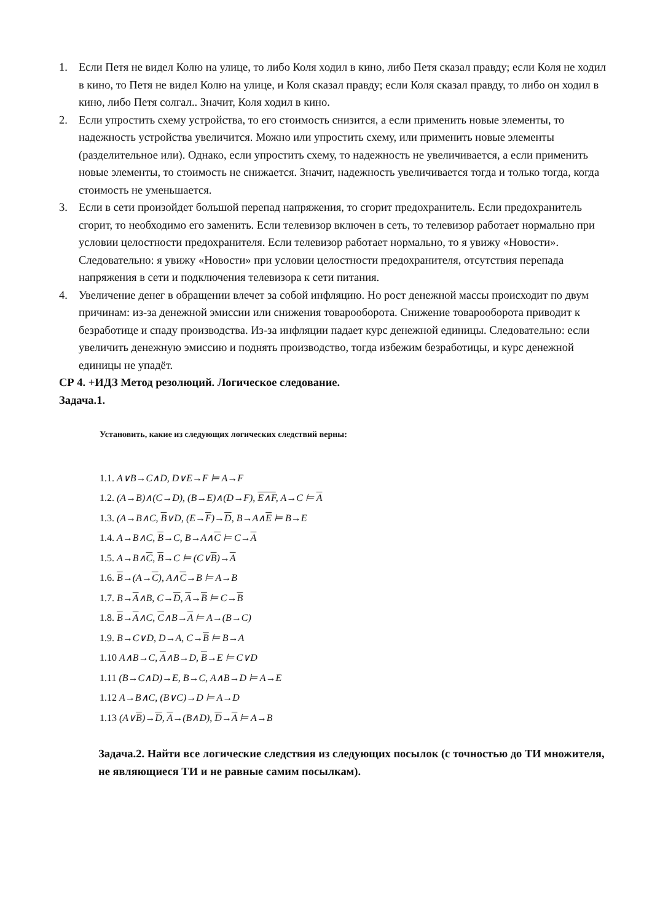1. Если Петя не видел Колю на улице, то либо Коля ходил в кино, либо Петя сказал правду; если Коля не ходил в кино, то Петя не видел Колю на улице, и Коля сказал правду; если Коля сказал правду, то либо он ходил в кино, либо Петя солгал.. Значит, Коля ходил в кино.
2. Если упростить схему устройства, то его стоимость снизится, а если применить новые элементы, то надежность устройства увеличится. Можно или упростить схему, или применить новые элементы (разделительное или). Однако, если упростить схему, то надежность не увеличивается, а если применить новые элементы, то стоимость не снижается. Значит, надежность увеличивается тогда и только тогда, когда стоимость не уменьшается.
3. Если в сети произойдет большой перепад напряжения, то сгорит предохранитель. Если предохранитель сгорит, то необходимо его заменить. Если телевизор включен в сеть, то телевизор работает нормально при условии целостности предохранителя. Если телевизор работает нормально, то я увижу «Новости». Следовательно: я увижу «Новости» при условии целостности предохранителя, отсутствия перепада напряжения в сети и подключения телевизора к сети питания.
4. Увеличение денег в обращении влечет за собой инфляцию. Но рост денежной массы происходит по двум причинам: из-за денежной эмиссии или снижения товарооборота. Снижение товарооборота приводит к безработице и спаду производства. Из-за инфляции падает курс денежной единицы. Следовательно: если увеличить денежную эмиссию и поднять производство, тогда избежим безработицы, и курс денежной единицы не упадёт.
СР 4. +ИДЗ Метод резолюций. Логическое следование.
Задача.1.
Установить, какие из следующих логических следствий верны:
1.1. A∨B→C∧D, D∨E→F ⊨ A→F
1.2. (A→B)∧(C→D), (B→E)∧(D→F), E∧F, A→C ⊨ A
1.3. (A→B∧C, B∨D, (E→F)→D, B→A∧E ⊨ B→E
1.4. A→B∧C, B→C, B→A∧C ⊨ C→A
1.5. A→B∧C, B→C ⊨ (C∨B)→A
1.6. B→(A→C), A∧C→B ⊨ A→B
1.7. B→A∧B, C→D, A→B ⊨ C→B
1.8. B→A∧C, C∧B→A ⊨ A→(B→C)
1.9. B→C∨D, D→A, C→B ⊨ B→A
1.10 A∧B→C, A∧B→D, B→E ⊨ C∨D
1.11 (B→C∧D)→E, B→C, A∧B→D ⊨ A→E
1.12 A→B∧C, (B∨C)→D ⊨ A→D
1.13 (A∨B)→D, A→(B∧D), D→A ⊨ A→B
Задача.2. Найти все логические следствия из следующих посылок (с точностью до ТИ множителя, не являющиеся ТИ и не равные самим посылкам).